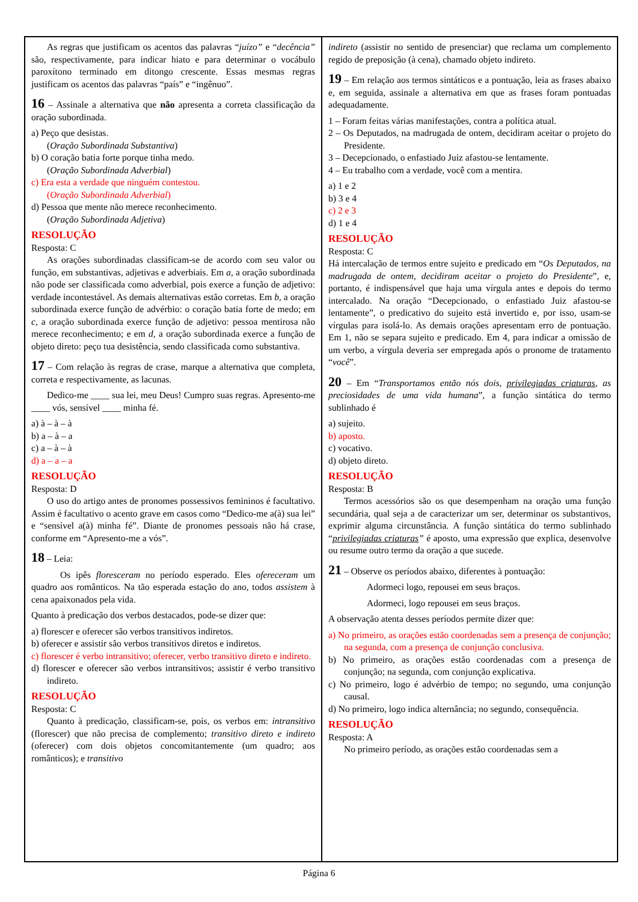As regras que justificam os acentos das palavras “juízo” e “decência” são, respectivamente, para indicar hiato e para determinar o vocábulo paroxítono terminado em ditongo crescente. Essas mesmas regras justificam os acentos das palavras “país” e “ingênuo”.
16 – Assinale a alternativa que não apresenta a correta classificação da oração subordinada.
a) Peço que desistas.
(Oração Subordinada Substantiva)
b) O coração batia forte porque tinha medo.
(Oração Subordinada Adverbial)
c) Era esta a verdade que ninguém contestou.
(Oração Subordinada Adverbial)
d) Pessoa que mente não merece reconhecimento.
(Oração Subordinada Adjetiva)
RESOLUÇÃO
Resposta: C
As orações subordinadas classificam-se de acordo com seu valor ou função, em substantivas, adjetivas e adverbiais. Em a, a oração subordinada não pode ser classificada como adverbial, pois exerce a função de adjetivo: verdade incontestável. As demais alternativas estão corretas. Em b, a oração subordinada exerce função de advérbio: o coração batia forte de medo; em c, a oração subordinada exerce função de adjetivo: pessoa mentirosa não merece reconhecimento; e em d, a oração subordinada exerce a função de objeto direto: peço tua desistência, sendo classificada como substantiva.
17 – Com relação às regras de crase, marque a alternativa que completa, correta e respectivamente, as lacunas.
Dedico-me ____ sua lei, meu Deus! Cumpro suas regras. Apresento-me ____ vós, sensível ____ minha fé.
a) à – à – à
b) a – à – a
c) a – à – à
d) a – a – a
RESOLUÇÃO
Resposta: D
O uso do artigo antes de pronomes possessivos femininos é facultativo. Assim é facultativo o acento grave em casos como “Dedico-me a(à) sua lei” e “sensível a(à) minha fé”. Diante de pronomes pessoais não há crase, conforme em “Apresento-me a vós”.
18 – Leia:
Os ipês floresceram no período esperado. Eles ofereceram um quadro aos românticos. Na tão esperada estação do ano, todos assistem à cena apaixonados pela vida.
Quanto à predicação dos verbos destacados, pode-se dizer que:
a) florescer e oferecer são verbos transitivos indiretos.
b) oferecer e assistir são verbos transitivos diretos e indiretos.
c) florescer é verbo intransitivo; oferecer, verbo transitivo direto e indireto.
d) florescer e oferecer são verbos intransitivos; assistir é verbo transitivo indireto.
RESOLUÇÃO
Resposta: C
Quanto à predicação, classificam-se, pois, os verbos em: intransitivo (florescer) que não precisa de complemento; transitivo direto e indireto (oferecer) com dois objetos concomitantemente (um quadro; aos românticos); e transitivo
indireto (assistir no sentido de presenciar) que reclama um complemento regido de preposição (à cena), chamado objeto indireto.
19 – Em relação aos termos sintáticos e a pontuação, leia as frases abaixo e, em seguida, assinale a alternativa em que as frases foram pontuadas adequadamente.
1 – Foram feitas várias manifestações, contra a política atual.
2 – Os Deputados, na madrugada de ontem, decidiram aceitar o projeto do Presidente.
3 – Decepcionado, o enfastiado Juiz afastou-se lentamente.
4 – Eu trabalho com a verdade, você com a mentira.
a) 1 e 2
b) 3 e 4
c) 2 e 3
d) 1 e 4
RESOLUÇÃO
Resposta: C
Há intercalação de termos entre sujeito e predicado em “Os Deputados, na madrugada de ontem, decidiram aceitar o projeto do Presidente”, e, portanto, é indispensável que haja uma vírgula antes e depois do termo intercalado. Na oração “Decepcionado, o enfastiado Juiz afastou-se lentamente”, o predicativo do sujeito está invertido e, por isso, usam-se vírgulas para isolá-lo. As demais orações apresentam erro de pontuação. Em 1, não se separa sujeito e predicado. Em 4, para indicar a omissão de um verbo, a vírgula deveria ser empregada após o pronome de tratamento “você”.
20 – Em “Transportamos então nós dois, privilegiadas criaturas, as preciosidades de uma vida humana”, a função sintática do termo sublinhado é
a) sujeito.
b) aposto.
c) vocativo.
d) objeto direto.
RESOLUÇÃO
Resposta: B
Termos acessórios são os que desempenham na oração uma função secundária, qual seja a de caracterizar um ser, determinar os substantivos, exprimir alguma circunstância. A função sintática do termo sublinhado “privilegiadas criaturas” é aposto, uma expressão que explica, desenvolve ou resume outro termo da oração a que sucede.
21 – Observe os períodos abaixo, diferentes à pontuação:
Adormeci logo, repousei em seus braços.
Adormeci, logo repousei em seus braços.
A observação atenta desses períodos permite dizer que:
a) No primeiro, as orações estão coordenadas sem a presença de conjunção; na segunda, com a presença de conjunção conclusiva.
b) No primeiro, as orações estão coordenadas com a presença de conjunção; na segunda, com conjunção explicativa.
c) No primeiro, logo é advérbio de tempo; no segundo, uma conjunção causal.
d) No primeiro, logo indica alternância; no segundo, consequência.
RESOLUÇÃO
Resposta: A
No primeiro período, as orações estão coordenadas sem a
Página 6